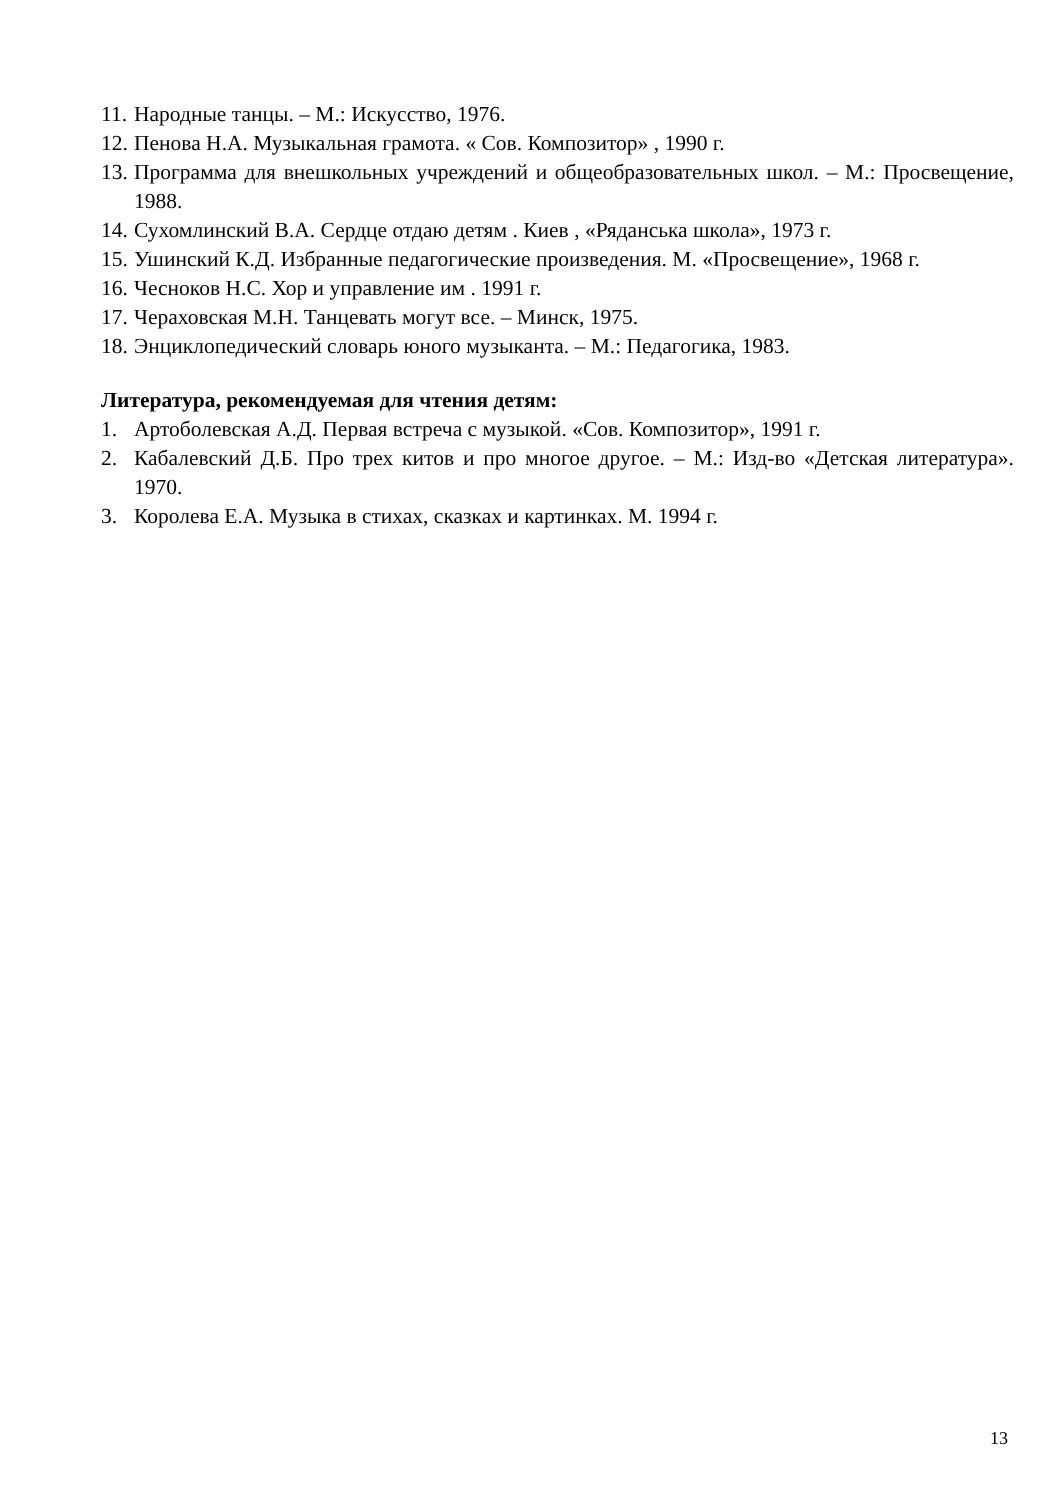11. Народные танцы. – М.: Искусство, 1976.
12. Пенова Н.А. Музыкальная грамота. « Сов. Композитор» , 1990 г.
13. Программа для внешкольных учреждений и общеобразовательных школ. – М.: Просвещение, 1988.
14. Сухомлинский В.А. Сердце отдаю детям . Киев , «Ряданська школа», 1973 г.
15. Ушинский К.Д. Избранные педагогические произведения. М. «Просвещение», 1968 г.
16. Чесноков Н.С. Хор и управление им . 1991 г.
17. Чераховская М.Н. Танцевать могут все. – Минск, 1975.
18. Энциклопедический словарь юного музыканта. – М.: Педагогика, 1983.
Литература, рекомендуемая для чтения детям:
1. Артоболевская А.Д. Первая встреча с музыкой. «Сов. Композитор», 1991 г.
2. Кабалевский Д.Б. Про трех китов и про многое другое. – М.: Изд-во «Детская литература». 1970.
3. Королева Е.А. Музыка в стихах, сказках и картинках. М. 1994 г.
13